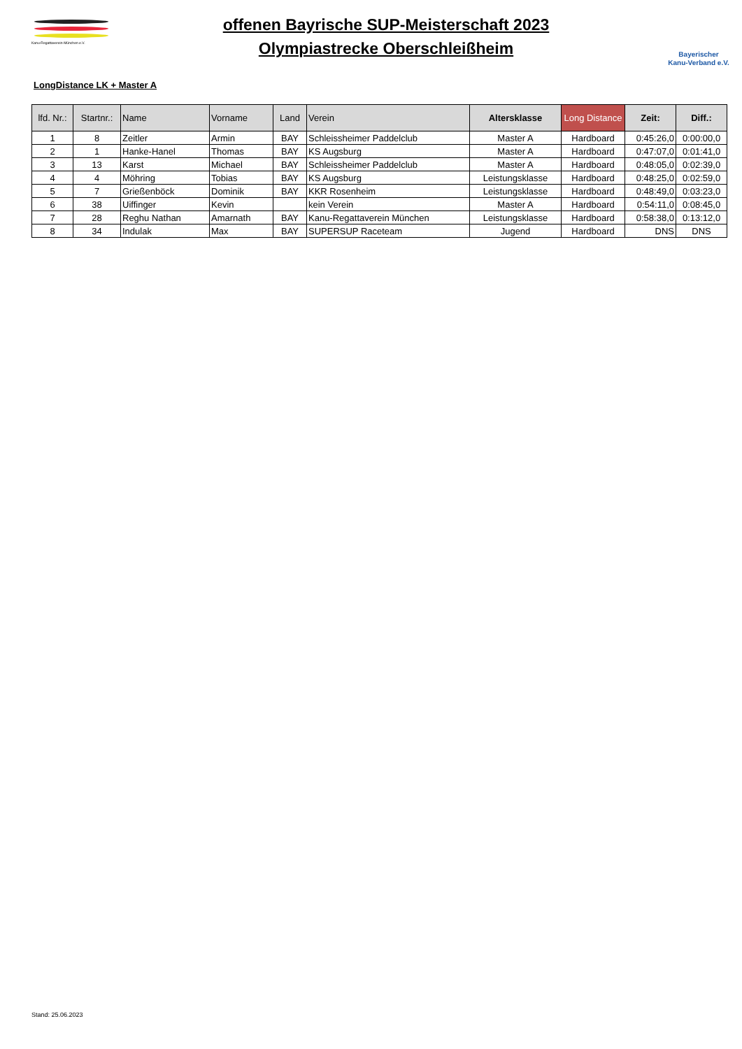Kanu-Regattaverein-München e.V.
offenen Bayrische SUP-Meisterschaft 2023
Olympiastrecke Oberschleißheim
Bayerischer
Kanu-Verband e.V.
LongDistance LK + Master A
| lfd. Nr.: | Startnr.: | Name | Vorname | Land | Verein | Altersklasse | Long Distance | Zeit: | Diff.: |
| --- | --- | --- | --- | --- | --- | --- | --- | --- | --- |
| 1 | 8 | Zeitler | Armin | BAY | Schleissheimer Paddelclub | Master A | Hardboard | 0:45:26,0 | 0:00:00,0 |
| 2 | 1 | Hanke-Hanel | Thomas | BAY | KS Augsburg | Master A | Hardboard | 0:47:07,0 | 0:01:41,0 |
| 3 | 13 | Karst | Michael | BAY | Schleissheimer Paddelclub | Master A | Hardboard | 0:48:05,0 | 0:02:39,0 |
| 4 | 4 | Möhring | Tobias | BAY | KS Augsburg | Leistungsklasse | Hardboard | 0:48:25,0 | 0:02:59,0 |
| 5 | 7 | Grießenböck | Dominik | BAY | KKR Rosenheim | Leistungsklasse | Hardboard | 0:48:49,0 | 0:03:23,0 |
| 6 | 38 | Uiffinger | Kevin | | kein Verein | Master A | Hardboard | 0:54:11,0 | 0:08:45,0 |
| 7 | 28 | Reghu Nathan | Amarnath | BAY | Kanu-Regattaverein München | Leistungsklasse | Hardboard | 0:58:38,0 | 0:13:12,0 |
| 8 | 34 | Indulak | Max | BAY | SUPERSUP Raceteam | Jugend | Hardboard | DNS | DNS |
Stand: 25.06.2023